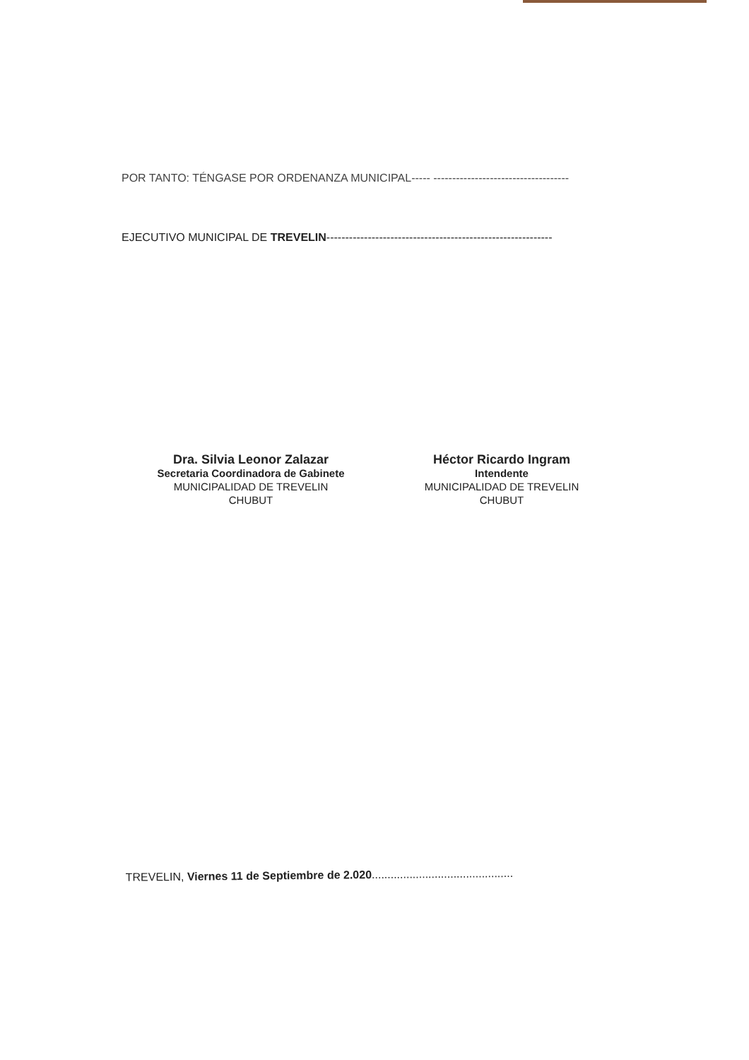POR TANTO: TÉNGASE POR ORDENANZA MUNICIPAL----- ------------------------------------
EJECUTIVO MUNICIPAL DE TREVELIN------------------------------------------------------------
Dra. Silvia Leonor Zalazar
Secretaria Coordinadora de Gabinete
MUNICIPALIDAD DE TREVELIN
CHUBUT
Héctor Ricardo Ingram
Intendente
MUNICIPALIDAD DE TREVELIN
CHUBUT
TREVELIN, Viernes 11 de Septiembre de 2.020.............................................